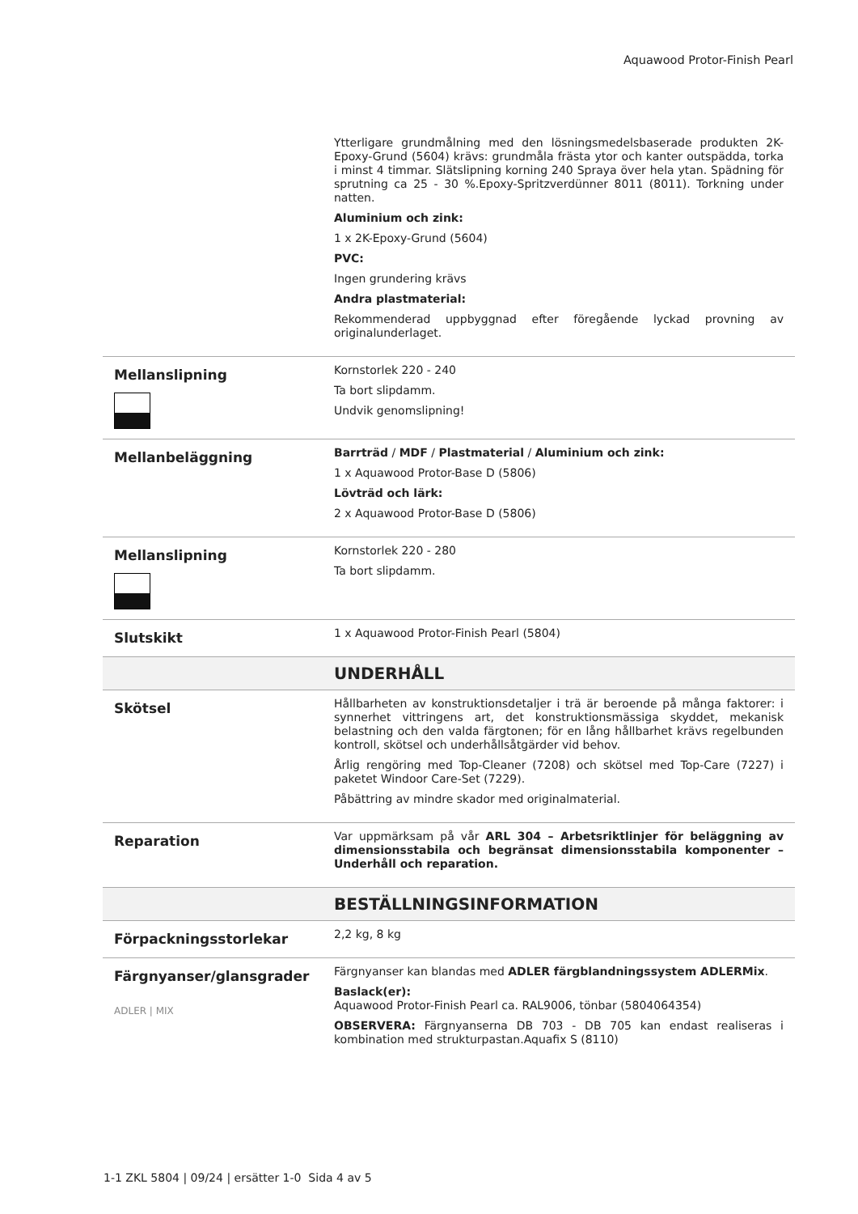Aquawood Protor-Finish Pearl
| | Ytterligare grundmålning med den lösningsmedelsbaserade produkten 2K-Epoxy-Grund (5604) krävs: grundmåla frästa ytor och kanter outspädda, torka i minst 4 timmar. Slätslipning korning 240 Spraya över hela ytan. Spädning för sprutning ca 25 - 30 %.Epoxy-Spritzverdünner 8011 (8011). Torkning under natten. Aluminium och zink: 1 x 2K-Epoxy-Grund (5604) PVC: Ingen grundering krävs Andra plastmaterial: Rekommenderad uppbyggnad efter föregående lyckad provning av originalunderlaget. |
| Mellanslipning | Kornstorlek 220 - 240 Ta bort slipdamm. Undvik genomslipning! |
| Mellanbeläggning | Barrträd / MDF / Plastmaterial / Aluminium och zink: 1 x Aquawood Protor-Base D (5806) Lövträd och lärk: 2 x Aquawood Protor-Base D (5806) |
| Mellanslipning | Kornstorlek 220 - 280 Ta bort slipdamm. |
| Slutskikt | 1 x Aquawood Protor-Finish Pearl (5804) |
| | UNDERHÅLL |
| Skötsel | Hållbarheten av konstruktionsdetaljer i trä är beroende på många faktorer: i synnerhet vittringens art, det konstruktionsmässiga skyddet, mekanisk belastning och den valda färgtonen; för en lång hållbarhet krävs regelbunden kontroll, skötsel och underhållsåtgärder vid behov. Årlig rengöring med Top-Cleaner (7208) och skötsel med Top-Care (7227) i paketet Windoor Care-Set (7229). Påbättring av mindre skador med originalmaterial. |
| Reparation | Var uppmärksam på vår ARL 304 – Arbetsriktlinjer för beläggning av dimensionsstabila och begränsat dimensionsstabila komponenter – Underhåll och reparation. |
| | BESTÄLLNINGSINFORMATION |
| Förpackningsstorlekar | 2,2 kg, 8 kg |
| Färgnyanser/glansgrader ADLER / MIX | Färgnyanser kan blandas med ADLER färgblandningssystem ADLERMix . Baslack(er): Aquawood Protor-Finish Pearl ca. RAL9006, tönbar (5804064354) OBSERVERA: Färgnyanserna DB 703 - DB 705 kan endast realiseras i kombination med strukturpastan.Aquafix S (8110) |
1-1 ZKL 5804 | 09/24 | ersätter 1-0 Sida 4 av 5